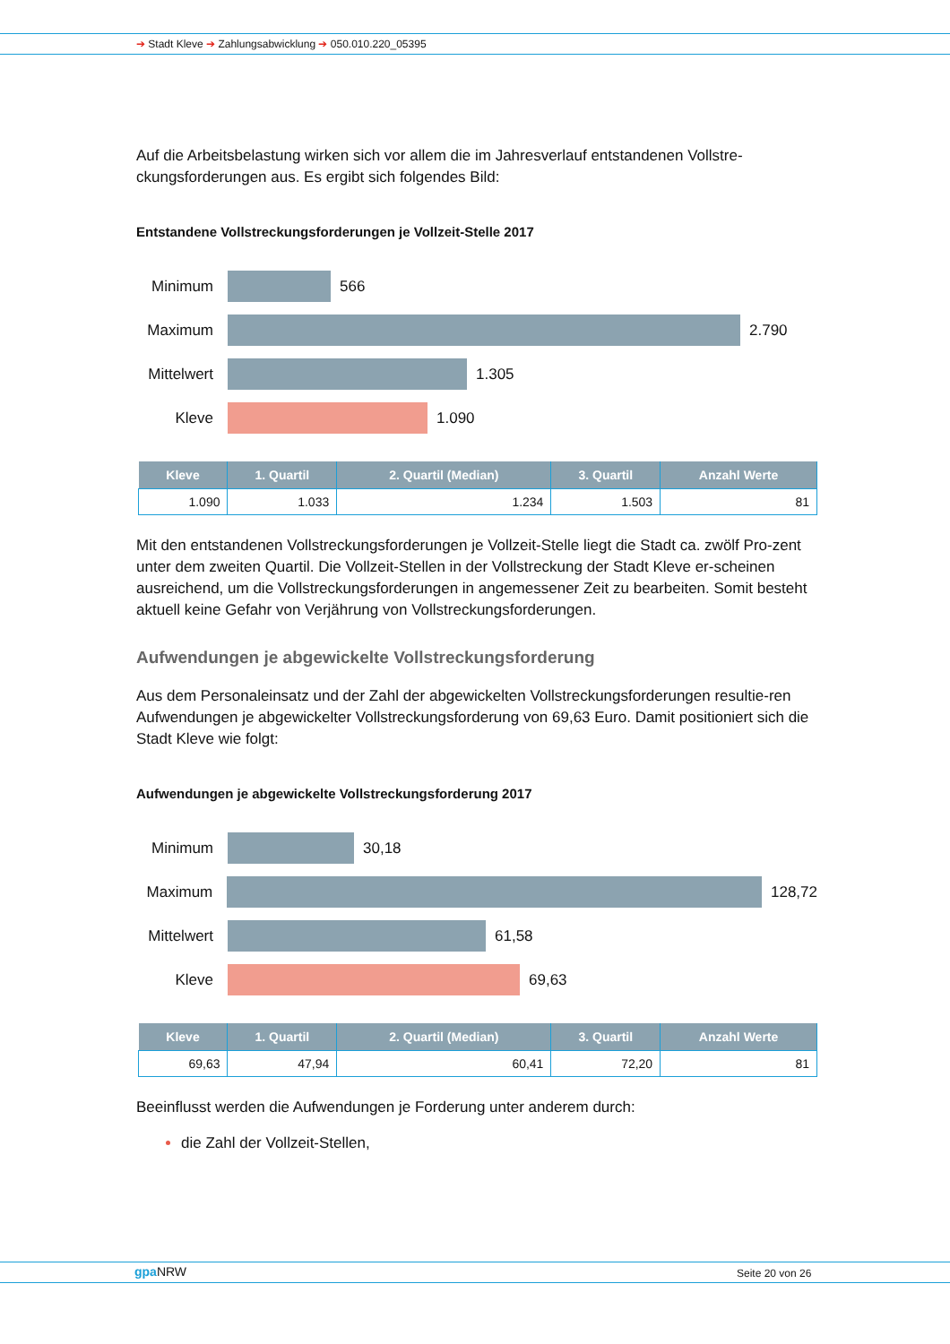➔ Stadt Kleve ➔ Zahlungsabwicklung ➔ 050.010.220_05395
Auf die Arbeitsbelastung wirken sich vor allem die im Jahresverlauf entstandenen Vollstre-ckungsforderungen aus. Es ergibt sich folgendes Bild:
Entstandene Vollstreckungsforderungen je Vollzeit-Stelle 2017
Minimum 566
Maximum 2.790
Mittelwert
1.305
Kleve 1.090
| Kleve | 1. Quartil | 2. Quartil (Median) | 3. Quartil | Anzahl Werte |
| --- | --- | --- | --- | --- |
| 1.090 | 1.033 | 1.234 | 1.503 | 81 |
Mit den entstandenen Vollstreckungsforderungen je Vollzeit-Stelle liegt die Stadt ca. zwölf Pro-zent unter dem zweiten Quartil. Die Vollzeit-Stellen in der Vollstreckung der Stadt Kleve er-scheinen ausreichend, um die Vollstreckungsforderungen in angemessener Zeit zu bearbeiten. Somit besteht aktuell keine Gefahr von Verjährung von Vollstreckungsforderungen.
Aufwendungen je abgewickelte Vollstreckungsforderung
Aus dem Personaleinsatz und der Zahl der abgewickelten Vollstreckungsforderungen resultie-ren Aufwendungen je abgewickelter Vollstreckungsforderung von 69,63 Euro. Damit positioniert sich die Stadt Kleve wie folgt:
Aufwendungen je abgewickelte Vollstreckungsforderung 2017
Minimum 30,18
Maximum 128,72
Mittelwert
61,58
Kleve 69,63
| Kleve | 1. Quartil | 2. Quartil (Median) | 3. Quartil | Anzahl Werte |
| --- | --- | --- | --- | --- |
| 69,63 | 47,94 | 60,41 | 72,20 | 81 |
Beeinflusst werden die Aufwendungen je Forderung unter anderem durch:
die Zahl der Vollzeit-Stellen,
gpa NRW Seite 20 von 26